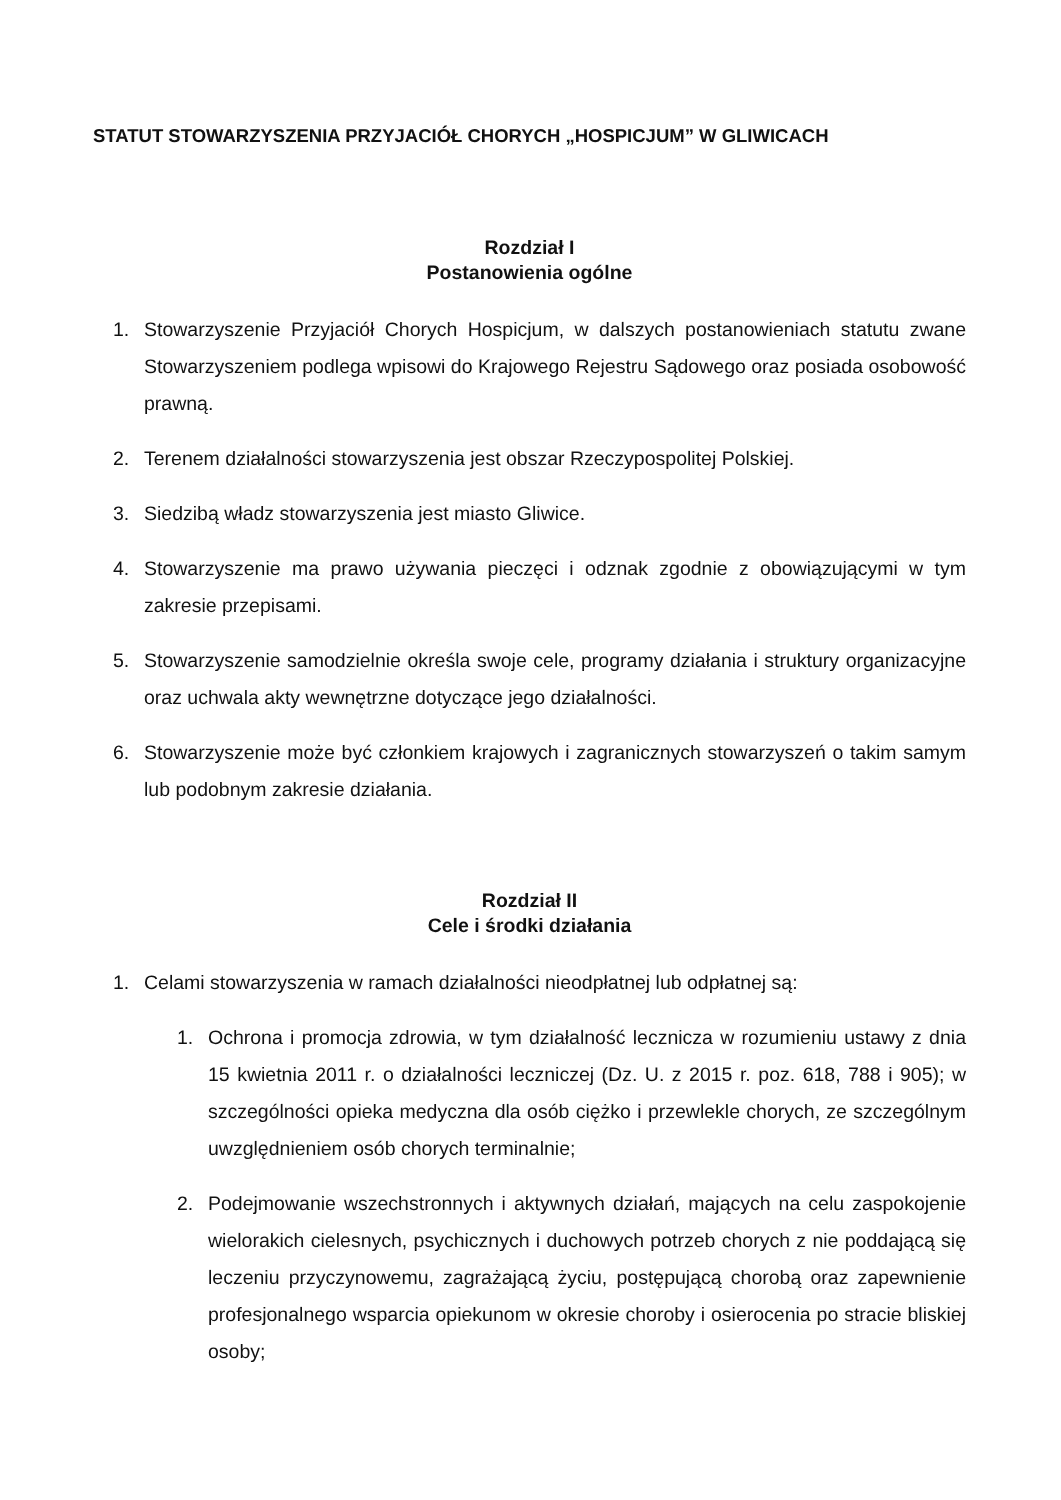STATUT STOWARZYSZENIA PRZYJACIÓŁ CHORYCH „HOSPICJUM” W GLIWICACH
Rozdział I
Postanowienia ogólne
1. Stowarzyszenie Przyjaciół Chorych Hospicjum, w dalszych postanowieniach statutu zwane Stowarzyszeniem podlega wpisowi do Krajowego Rejestru Sądowego oraz posiada osobowość prawną.
2. Terenem działalności stowarzyszenia jest obszar Rzeczypospolitej Polskiej.
3. Siedzibą władz stowarzyszenia jest miasto Gliwice.
4. Stowarzyszenie ma prawo używania pieczęci i odznak zgodnie z obowiązującymi w tym zakresie przepisami.
5. Stowarzyszenie samodzielnie określa swoje cele, programy działania i struktury organizacyjne oraz uchwala akty wewnętrzne dotyczące jego działalności.
6. Stowarzyszenie może być członkiem krajowych i zagranicznych stowarzyszeń o takim samym lub podobnym zakresie działania.
Rozdział II
Cele i środki działania
1. Celami stowarzyszenia w ramach działalności nieodpłatnej lub odpłatnej są:
1. Ochrona i promocja zdrowia, w tym działalność lecznicza w rozumieniu ustawy z dnia 15 kwietnia 2011 r. o działalności leczniczej (Dz. U. z 2015 r. poz. 618, 788 i 905); w szczególności opieka medyczna dla osób ciężko i przewlekle chorych, ze szczególnym uwzględnieniem osób chorych terminalnie;
2. Podejmowanie wszechstronnych i aktywnych działań, mających na celu zaspokojenie wielorakich cielesnych, psychicznych i duchowych potrzeb chorych z nie poddającą się leczeniu przyczynowemu, zagrażającą życiu, postępującą chorobą oraz zapewnienie profesjonalnego wsparcia opiekunom w okresie choroby i osierocenia po stracie bliskiej osoby;